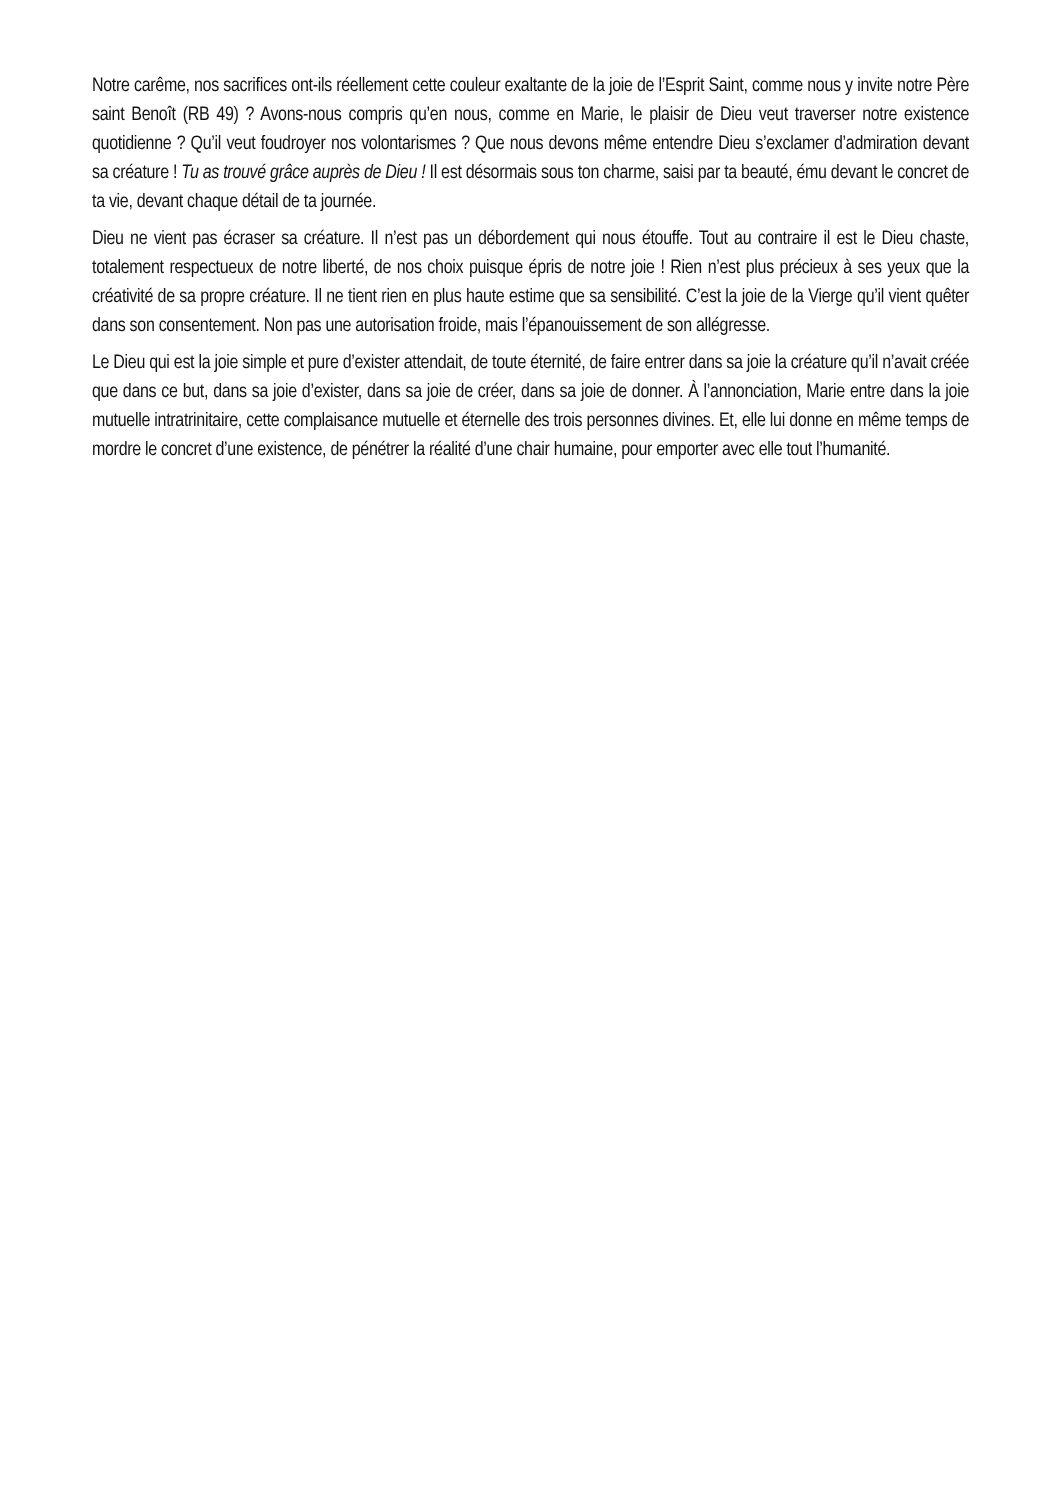Notre carême, nos sacrifices ont-ils réellement cette couleur exaltante de la joie de l’Esprit Saint, comme nous y invite notre Père saint Benoît (RB 49) ? Avons-nous compris qu’en nous, comme en Marie, le plaisir de Dieu veut traverser notre existence quotidienne ? Qu’il veut foudroyer nos volontarismes ? Que nous devons même entendre Dieu s’exclamer d’admiration devant sa créature ! Tu as trouvé grâce auprès de Dieu ! Il est désormais sous ton charme, saisi par ta beauté, ému devant le concret de ta vie, devant chaque détail de ta journée.
Dieu ne vient pas écraser sa créature. Il n’est pas un débordement qui nous étouffe. Tout au contraire il est le Dieu chaste, totalement respectueux de notre liberté, de nos choix puisque épris de notre joie ! Rien n’est plus précieux à ses yeux que la créativité de sa propre créature. Il ne tient rien en plus haute estime que sa sensibilité. C’est la joie de la Vierge qu’il vient quêter dans son consentement. Non pas une autorisation froide, mais l’épanouissement de son allégresse.
Le Dieu qui est la joie simple et pure d’exister attendait, de toute éternité, de faire entrer dans sa joie la créature qu’il n’avait créée que dans ce but, dans sa joie d’exister, dans sa joie de créer, dans sa joie de donner. À l’annonciation, Marie entre dans la joie mutuelle intratrinitaire, cette complaisance mutuelle et éternelle des trois personnes divines. Et, elle lui donne en même temps de mordre le concret d’une existence, de pénétrer la réalité d’une chair humaine, pour emporter avec elle tout l’humanité.